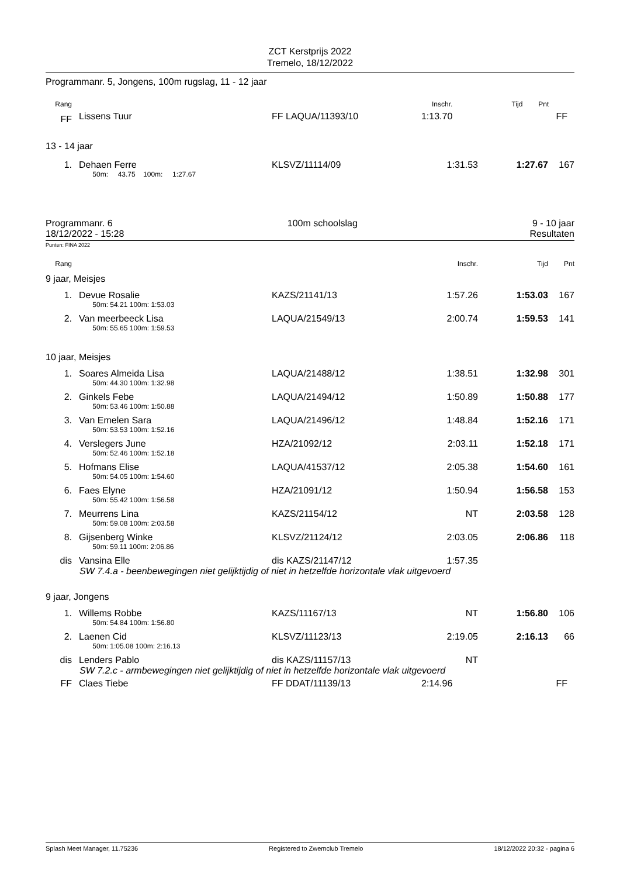ZCT Kerstprijs 2022
Tremelo, 18/12/2022
Programmanr. 5, Jongens, 100m rugslag, 11 - 12 jaar
| Rang | | | Inschr. | Tijd | Pnt | |
| FF | Lissens Tuur | FF LAQUA/11393/10 | 1:13.70 | | | FF |
13 - 14 jaar
| 1. | Dehaen Ferre | KLSVZ/11114/09 | 1:31.53 | 1:27.67 | 167 | |
| | 50m: 43.75 100m: 1:27.67 | | | | | |
Programmanr. 6 100m schoolslag 9 - 10 jaar
18/12/2022 - 15:28 Resultaten
Punten: FINA 2022
| Rang | | | Inschr. | Tijd | Pnt | |
9 jaar, Meisjes
| 1. | Devue Rosalie | KAZS/21141/13 | 1:57.26 | 1:53.03 | 167 | |
| | 50m: 54.21 100m: 1:53.03 | | | | | |
| 2. | Van meerbeeck Lisa | LAQUA/21549/13 | 2:00.74 | 1:59.53 | 141 | |
| | 50m: 55.65 100m: 1:59.53 | | | | | |
10 jaar, Meisjes
| 1. | Soares Almeida Lisa | LAQUA/21488/12 | 1:38.51 | 1:32.98 | 301 | |
| | 50m: 44.30 100m: 1:32.98 | | | | | |
| 2. | Ginkels Febe | LAQUA/21494/12 | 1:50.89 | 1:50.88 | 177 | |
| | 50m: 53.46 100m: 1:50.88 | | | | | |
| 3. | Van Emelen Sara | LAQUA/21496/12 | 1:48.84 | 1:52.16 | 171 | |
| | 50m: 53.53 100m: 1:52.16 | | | | | |
| 4. | Verslegers June | HZA/21092/12 | 2:03.11 | 1:52.18 | 171 | |
| | 50m: 52.46 100m: 1:52.18 | | | | | |
| 5. | Hofmans Elise | LAQUA/41537/12 | 2:05.38 | 1:54.60 | 161 | |
| | 50m: 54.05 100m: 1:54.60 | | | | | |
| 6. | Faes Elyne | HZA/21091/12 | 1:50.94 | 1:56.58 | 153 | |
| | 50m: 55.42 100m: 1:56.58 | | | | | |
| 7. | Meurrens Lina | KAZS/21154/12 | NT | 2:03.58 | 128 | |
| | 50m: 59.08 100m: 2:03.58 | | | | | |
| 8. | Gijsenberg Winke | KLSVZ/21124/12 | 2:03.05 | 2:06.86 | 118 | |
| | 50m: 59.11 100m: 2:06.86 | | | | | |
| dis | Vansina Elle | dis KAZS/21147/12 | 1:57.35 | | | |
SW 7.4.a - beenbewegingen niet gelijktijdig of niet in hetzelfde horizontale vlak uitgevoerd
9 jaar, Jongens
| 1. | Willems Robbe | KAZS/11167/13 | NT | 1:56.80 | 106 | |
| | 50m: 54.84 100m: 1:56.80 | | | | | |
| 2. | Laenen Cid | KLSVZ/11123/13 | 2:19.05 | 2:16.13 | 66 | |
| | 50m: 1:05.08 100m: 2:16.13 | | | | | |
| dis | Lenders Pablo | dis KAZS/11157/13 | NT | | | |
SW 7.2.c - armbewegingen niet gelijktijdig of niet in hetzelfde horizontale vlak uitgevoerd
| FF | Claes Tiebe | FF DDAT/11139/13 | 2:14.96 | | | FF |
Splash Meet Manager, 11.75236 Registered to Zwemclub Tremelo 18/12/2022 20:32 - pagina 6